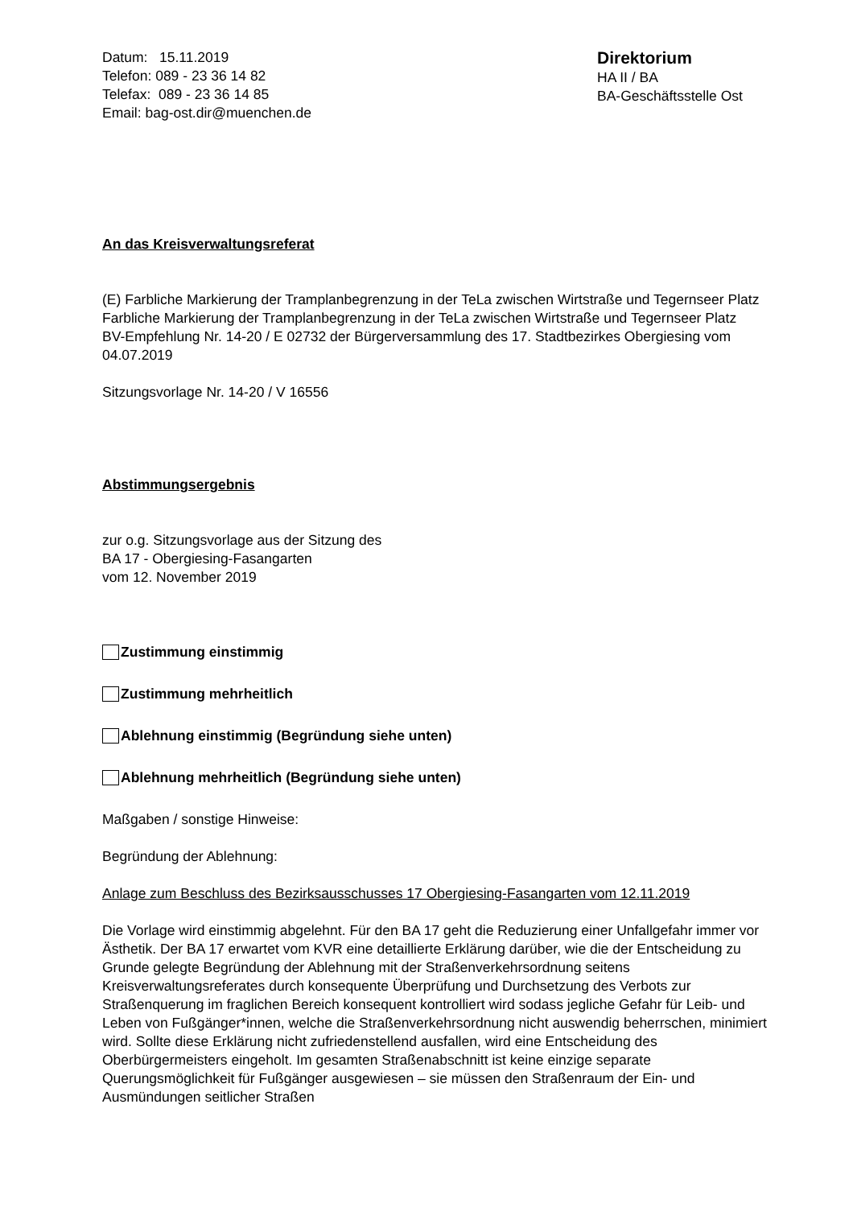Datum: 15.11.2019
Telefon: 089 - 23 36 14 82
Telefax: 089 - 23 36 14 85
Email: bag-ost.dir@muenchen.de
Direktorium
HA II / BA
BA-Geschäftsstelle Ost
An das Kreisverwaltungsreferat
(E) Farbliche Markierung der Tramplanbegrenzung in der TeLa zwischen Wirtstraße und Tegernseer Platz
Farbliche Markierung der Tramplanbegrenzung in der TeLa zwischen Wirtstraße und Tegernseer Platz
BV-Empfehlung Nr. 14-20 / E 02732 der Bürgerversammlung des 17. Stadtbezirkes Obergiesing vom 04.07.2019
Sitzungsvorlage Nr. 14-20 / V 16556
Abstimmungsergebnis
zur o.g. Sitzungsvorlage aus der Sitzung des
BA 17 - Obergiesing-Fasangarten
vom 12. November 2019
Zustimmung einstimmig
Zustimmung mehrheitlich
Ablehnung einstimmig (Begründung siehe unten)
Ablehnung mehrheitlich (Begründung siehe unten)
Maßgaben / sonstige Hinweise:
Begründung der Ablehnung:
Anlage zum Beschluss des Bezirksausschusses 17 Obergiesing-Fasangarten vom 12.11.2019
Die Vorlage wird einstimmig abgelehnt. Für den BA 17 geht die Reduzierung einer Unfallgefahr immer vor Ästhetik. Der BA 17 erwartet vom KVR eine detaillierte Erklärung darüber, wie die der Entscheidung zu Grunde gelegte Begründung der Ablehnung mit der Straßenverkehrsordnung seitens Kreisverwaltungsreferates durch konsequente Überprüfung und Durchsetzung des Verbots zur Straßenquerung im fraglichen Bereich konsequent kontrolliert wird sodass jegliche Gefahr für Leib- und Leben von Fußgänger*innen, welche die Straßenverkehrsordnung nicht auswendig beherrschen, minimiert wird. Sollte diese Erklärung nicht zufriedenstellend ausfallen, wird eine Entscheidung des Oberbürgermeisters eingeholt. Im gesamten Straßenabschnitt ist keine einzige separate Querungsmöglichkeit für Fußgänger ausgewiesen – sie müssen den Straßenraum der Ein- und Ausmündungen seitlicher Straßen